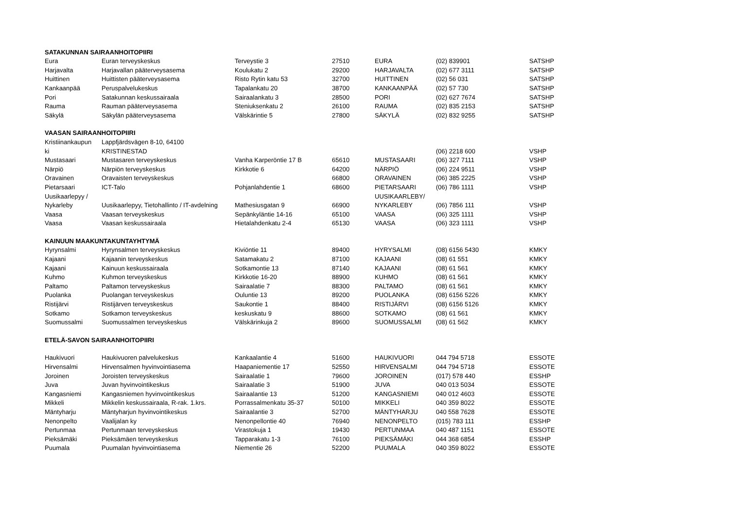| SATAKUNNAN SAIRAANHOITOPIIRI | | | | | | |
| --- | --- | --- | --- | --- | --- | --- |
| Eura | Euran terveyskeskus | Terveystie 3 | 27510 | EURA | (02) 839901 | SATSHP |
| Harjavalta | Harjavallan pääterveysasema | Koulukatu 2 | 29200 | HARJAVALTA | (02) 677 3111 | SATSHP |
| Huittinen | Huittisten pääterveysasema | Risto Rytin katu 53 | 32700 | HUITTINEN | (02) 56 031 | SATSHP |
| Kankaanpää | Peruspalvelukeskus | Tapalankatu 20 | 38700 | KANKAANPÄÄ | (02) 57 730 | SATSHP |
| Pori | Satakunnan keskussairaala | Sairaalankatu 3 | 28500 | PORI | (02) 627 7674 | SATSHP |
| Rauma | Rauman pääterveysasema | Steniuksenkatu 2 | 26100 | RAUMA | (02) 835 2153 | SATSHP |
| Säkylä | Säkylän pääterveysasema | Välskärintie 5 | 27800 | SÄKYLÄ | (02) 832 9255 | SATSHP |
| VAASAN SAIRAANHOITOPIIRI | | | | | | |
| Kristiinankaupun | Lappfjärdsvägen 8-10, 64100 | | | | | |
| ki | KRISTINESTAD | | | | (06) 2218 600 | VSHP |
| Mustasaari | Mustasaren terveyskeskus | Vanha Karperöntie 17 B | 65610 | MUSTASAARI | (06) 327 7111 | VSHP |
| Närpiö | Närpiön terveyskeskus | Kirkkotie 6 | 64200 | NÄRPIÖ | (06) 224 9511 | VSHP |
| Oravainen | Oravaisten terveyskeskus | | 66800 | ORAVAINEN | (06) 385 2225 | VSHP |
| Pietarsaari | ICT-Talo | Pohjanlahdentie 1 | 68600 | PIETARSAARI | (06) 786 1111 | VSHP |
| Uusikaarlepyy / | | | | UUSIKAARLEBY/ | | |
| Nykarleby | Uusikaarlepyy, Tietohallinto / IT-avdelning | Mathesiusgatan 9 | 66900 | NYKARLEBY | (06) 7856 111 | VSHP |
| Vaasa | Vaasan terveyskeskus | Sepänkyläntie 14-16 | 65100 | VAASA | (06) 325 1111 | VSHP |
| Vaasa | Vaasan keskussairaala | Hietalahdenkatu 2-4 | 65130 | VAASA | (06) 323 1111 | VSHP |
| KAINUUN MAAKUNTAKUNTAYHTYMÄ | | | | | | |
| Hyrynsalmi | Hyrynsalmen terveyskeskus | Kiviöntie 11 | 89400 | HYRYSALMI | (08) 6156 5430 | KMKY |
| Kajaani | Kajaanin terveyskeskus | Satamakatu 2 | 87100 | KAJAANI | (08) 61 551 | KMKY |
| Kajaani | Kainuun keskussairaala | Sotkamontie 13 | 87140 | KAJAANI | (08) 61 561 | KMKY |
| Kuhmo | Kuhmon terveyskeskus | Kirkkotie 16-20 | 88900 | KUHMO | (08) 61 561 | KMKY |
| Paltamo | Paltamon terveyskeskus | Sairaalatie 7 | 88300 | PALTAMO | (08) 61 561 | KMKY |
| Puolanka | Puolangan terveyskeskus | Ouluntie 13 | 89200 | PUOLANKA | (08) 6156 5226 | KMKY |
| Ristijärvi | Ristijärven terveyskeskus | Saukontie 1 | 88400 | RISTIJÄRVI | (08) 6156 5126 | KMKY |
| Sotkamo | Sotkamon terveyskeskus | keskuskatu 9 | 88600 | SOTKAMO | (08) 61 561 | KMKY |
| Suomussalmi | Suomussalmen terveyskeskus | Välskärinkuja 2 | 89600 | SUOMUSSALMI | (08) 61 562 | KMKY |
| ETELÄ-SAVON SAIRAANHOITOPIIRI | | | | | | |
| Haukivuori | Haukivuoren palvelukeskus | Kankaalantie 4 | 51600 | HAUKIVUORI | 044 794 5718 | ESSOTE |
| Hirvensalmi | Hirvensalmen hyvinvointiasema | Haapaniementie 17 | 52550 | HIRVENSALMI | 044 794 5718 | ESSOTE |
| Joroinen | Joroisten terveyskeskus | Sairaalatie 1 | 79600 | JOROINEN | (017) 578 440 | ESSHP |
| Juva | Juvan hyvinvointikeskus | Sairaalatie 3 | 51900 | JUVA | 040 013 5034 | ESSOTE |
| Kangasniemi | Kangasniemen hyvinvointikeskus | Sairaalantie 13 | 51200 | KANGASNIEMI | 040 012 4603 | ESSOTE |
| Mikkeli | Mikkelin keskussairaala, R-rak. 1.krs. | Porrassalmenkatu 35-37 | 50100 | MIKKELI | 040 359 8022 | ESSOTE |
| Mäntyharju | Mäntyharjun hyvinvointikeskus | Sairaalantie 3 | 52700 | MÄNTYHARJU | 040 558 7628 | ESSOTE |
| Nenonpelto | Vaalijalan ky | Nenonpellontie 40 | 76940 | NENONPELTO | (015) 783 111 | ESSHP |
| Pertunmaa | Pertunmaan terveyskeskus | Virastokuja 1 | 19430 | PERTUNMAA | 040 487 1151 | ESSOTE |
| Pieksämäki | Pieksämäen terveyskeskus | Tapparakatu 1-3 | 76100 | PIEKSÄMÄKI | 044 368 6854 | ESSHP |
| Puumala | Puumalan hyvinvointiasema | Niementie 26 | 52200 | PUUMALA | 040 359 8022 | ESSOTE |